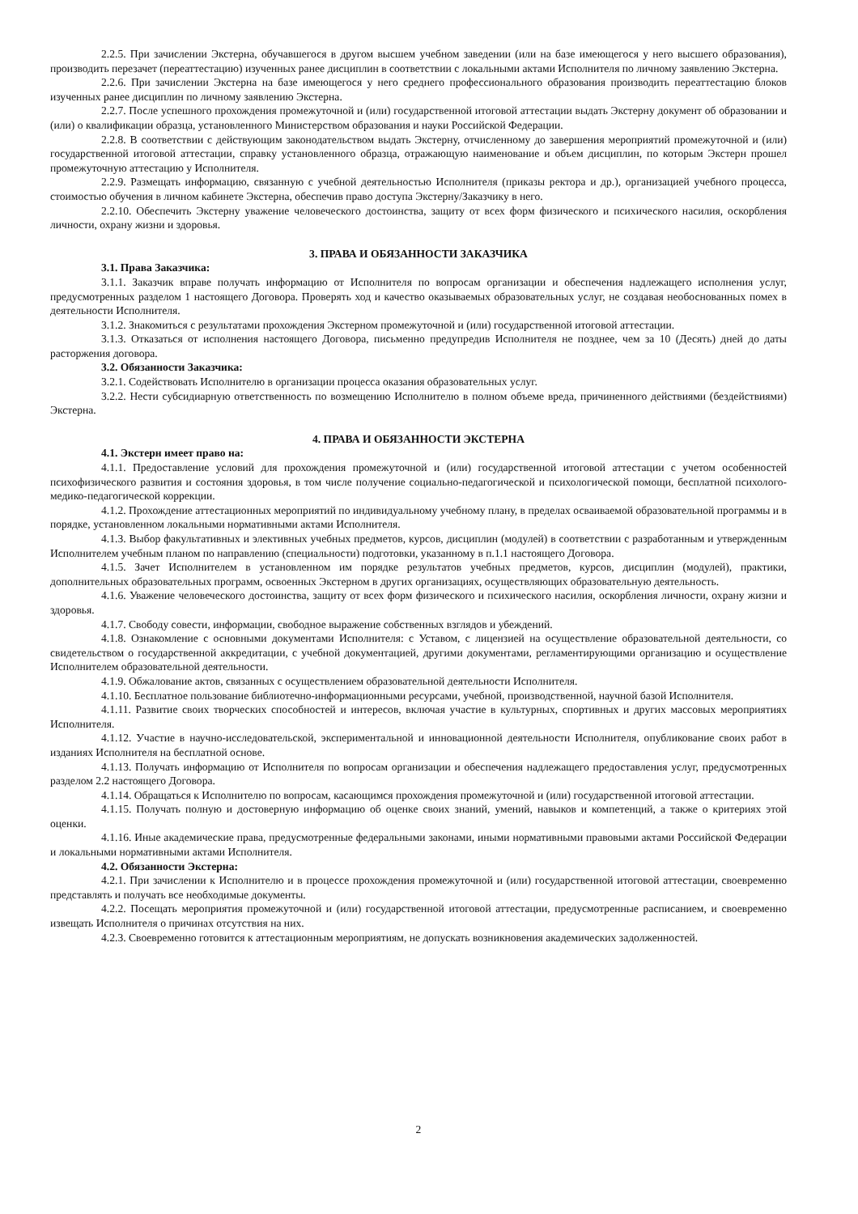2.2.5. При зачислении Экстерна, обучавшегося в другом высшем учебном заведении (или на базе имеющегося у него высшего образования), производить перезачет (переаттестацию) изученных ранее дисциплин в соответствии с локальными актами Исполнителя по личному заявлению Экстерна.
2.2.6. При зачислении Экстерна на базе имеющегося у него среднего профессионального образования производить переаттестацию блоков изученных ранее дисциплин по личному заявлению Экстерна.
2.2.7. После успешного прохождения промежуточной и (или) государственной итоговой аттестации выдать Экстерну документ об образовании и (или) о квалификации образца, установленного Министерством образования и науки Российской Федерации.
2.2.8. В соответствии с действующим законодательством выдать Экстерну, отчисленному до завершения мероприятий промежуточной и (или) государственной итоговой аттестации, справку установленного образца, отражающую наименование и объем дисциплин, по которым Экстерн прошел промежуточную аттестацию у Исполнителя.
2.2.9. Размещать информацию, связанную с учебной деятельностью Исполнителя (приказы ректора и др.), организацией учебного процесса, стоимостью обучения в личном кабинете Экстерна, обеспечив право доступа Экстерну/Заказчику в него.
2.2.10. Обеспечить Экстерну уважение человеческого достоинства, защиту от всех форм физического и психического насилия, оскорбления личности, охрану жизни и здоровья.
3. ПРАВА И ОБЯЗАННОСТИ ЗАКАЗЧИКА
3.1. Права Заказчика:
3.1.1. Заказчик вправе получать информацию от Исполнителя по вопросам организации и обеспечения надлежащего исполнения услуг, предусмотренных разделом 1 настоящего Договора. Проверять ход и качество оказываемых образовательных услуг, не создавая необоснованных помех в деятельности Исполнителя.
3.1.2. Знакомиться с результатами прохождения Экстерном промежуточной и (или) государственной итоговой аттестации.
3.1.3. Отказаться от исполнения настоящего Договора, письменно предупредив Исполнителя не позднее, чем за 10 (Десять) дней до даты расторжения договора.
3.2. Обязанности Заказчика:
3.2.1. Содействовать Исполнителю в организации процесса оказания образовательных услуг.
3.2.2. Нести субсидиарную ответственность по возмещению Исполнителю в полном объеме вреда, причиненного действиями (бездействиями) Экстерна.
4. ПРАВА И ОБЯЗАННОСТИ ЭКСТЕРНА
4.1. Экстерн имеет право на:
4.1.1. Предоставление условий для прохождения промежуточной и (или) государственной итоговой аттестации с учетом особенностей психофизического развития и состояния здоровья, в том числе получение социально-педагогической и психологической помощи, бесплатной психолого-медико-педагогической коррекции.
4.1.2. Прохождение аттестационных мероприятий по индивидуальному учебному плану, в пределах осваиваемой образовательной программы и в порядке, установленном локальными нормативными актами Исполнителя.
4.1.3. Выбор факультативных и элективных учебных предметов, курсов, дисциплин (модулей) в соответствии с разработанным и утвержденным Исполнителем учебным планом по направлению (специальности) подготовки, указанному в п.1.1 настоящего Договора.
4.1.5. Зачет Исполнителем в установленном им порядке результатов учебных предметов, курсов, дисциплин (модулей), практики, дополнительных образовательных программ, освоенных Экстерном в других организациях, осуществляющих образовательную деятельность.
4.1.6. Уважение человеческого достоинства, защиту от всех форм физического и психического насилия, оскорбления личности, охрану жизни и здоровья.
4.1.7. Свободу совести, информации, свободное выражение собственных взглядов и убеждений.
4.1.8. Ознакомление с основными документами Исполнителя: с Уставом, с лицензией на осуществление образовательной деятельности, со свидетельством о государственной аккредитации, с учебной документацией, другими документами, регламентирующими организацию и осуществление Исполнителем образовательной деятельности.
4.1.9. Обжалование актов, связанных с осуществлением образовательной деятельности Исполнителя.
4.1.10. Бесплатное пользование библиотечно-информационными ресурсами, учебной, производственной, научной базой Исполнителя.
4.1.11. Развитие своих творческих способностей и интересов, включая участие в культурных, спортивных и других массовых мероприятиях Исполнителя.
4.1.12. Участие в научно-исследовательской, экспериментальной и инновационной деятельности Исполнителя, опубликование своих работ в изданиях Исполнителя на бесплатной основе.
4.1.13. Получать информацию от Исполнителя по вопросам организации и обеспечения надлежащего предоставления услуг, предусмотренных разделом 2.2 настоящего Договора.
4.1.14. Обращаться к Исполнителю по вопросам, касающимся прохождения промежуточной и (или) государственной итоговой аттестации.
4.1.15. Получать полную и достоверную информацию об оценке своих знаний, умений, навыков и компетенций, а также о критериях этой оценки.
4.1.16. Иные академические права, предусмотренные федеральными законами, иными нормативными правовыми актами Российской Федерации и локальными нормативными актами Исполнителя.
4.2. Обязанности Экстерна:
4.2.1. При зачислении к Исполнителю и в процессе прохождения промежуточной и (или) государственной итоговой аттестации, своевременно представлять и получать все необходимые документы.
4.2.2. Посещать мероприятия промежуточной и (или) государственной итоговой аттестации, предусмотренные расписанием, и своевременно извещать Исполнителя о причинах отсутствия на них.
4.2.3. Своевременно готовится к аттестационным мероприятиям, не допускать возникновения академических задолженностей.
2